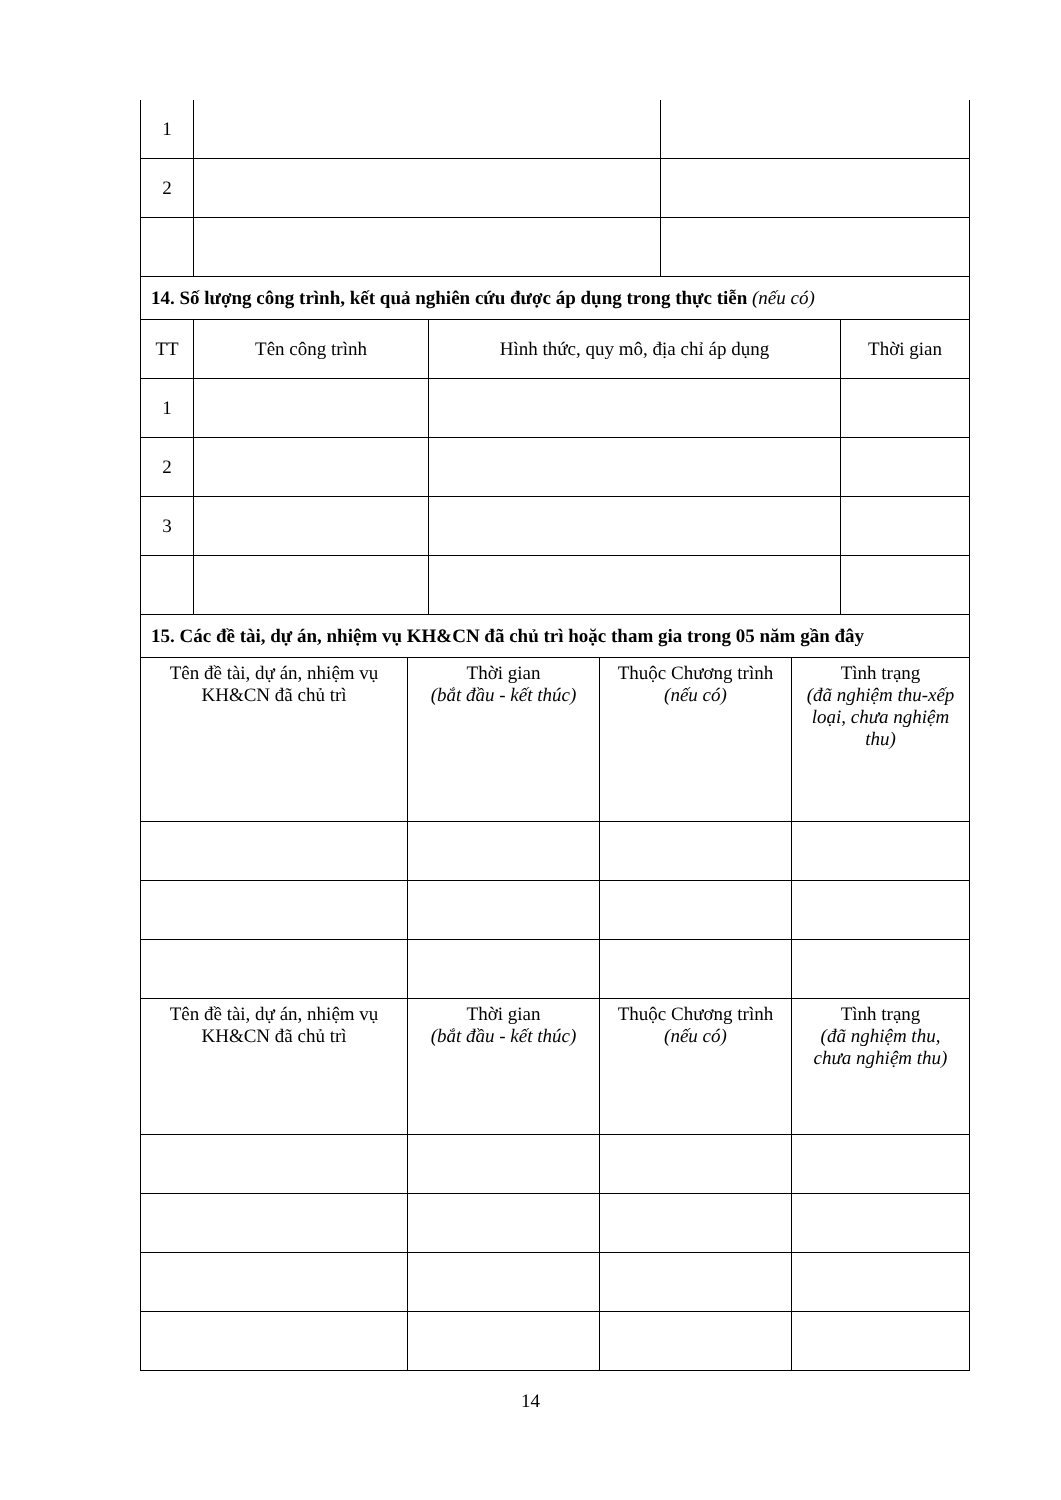| 1 | | |
| 2 | | |
| 14. Số lượng công trình, kết quả nghiên cứu được áp dụng trong thực tiễn (nếu có) | | | |
| TT | Tên công trình | Hình thức, quy mô, địa chỉ áp dụng | Thời gian |
| 1 | | | |
| 2 | | | |
| 3 | | | |
| 15. Các đề tài, dự án, nhiệm vụ KH&CN đã chủ trì hoặc tham gia trong 05 năm gần đây | | | |
| Tên đề tài, dự án, nhiệm vụ KH&CN đã chủ trì | Thời gian (bắt đầu - kết thúc) | Thuộc Chương trình (nếu có) | Tình trạng (đã nghiệm thu-xếp loại, chưa nghiệm thu) |
| Tên đề tài, dự án, nhiệm vụ KH&CN đã chủ trì | Thời gian (bắt đầu - kết thúc) | Thuộc Chương trình (nếu có) | Tình trạng (đã nghiệm thu, chưa nghiệm thu) |
14